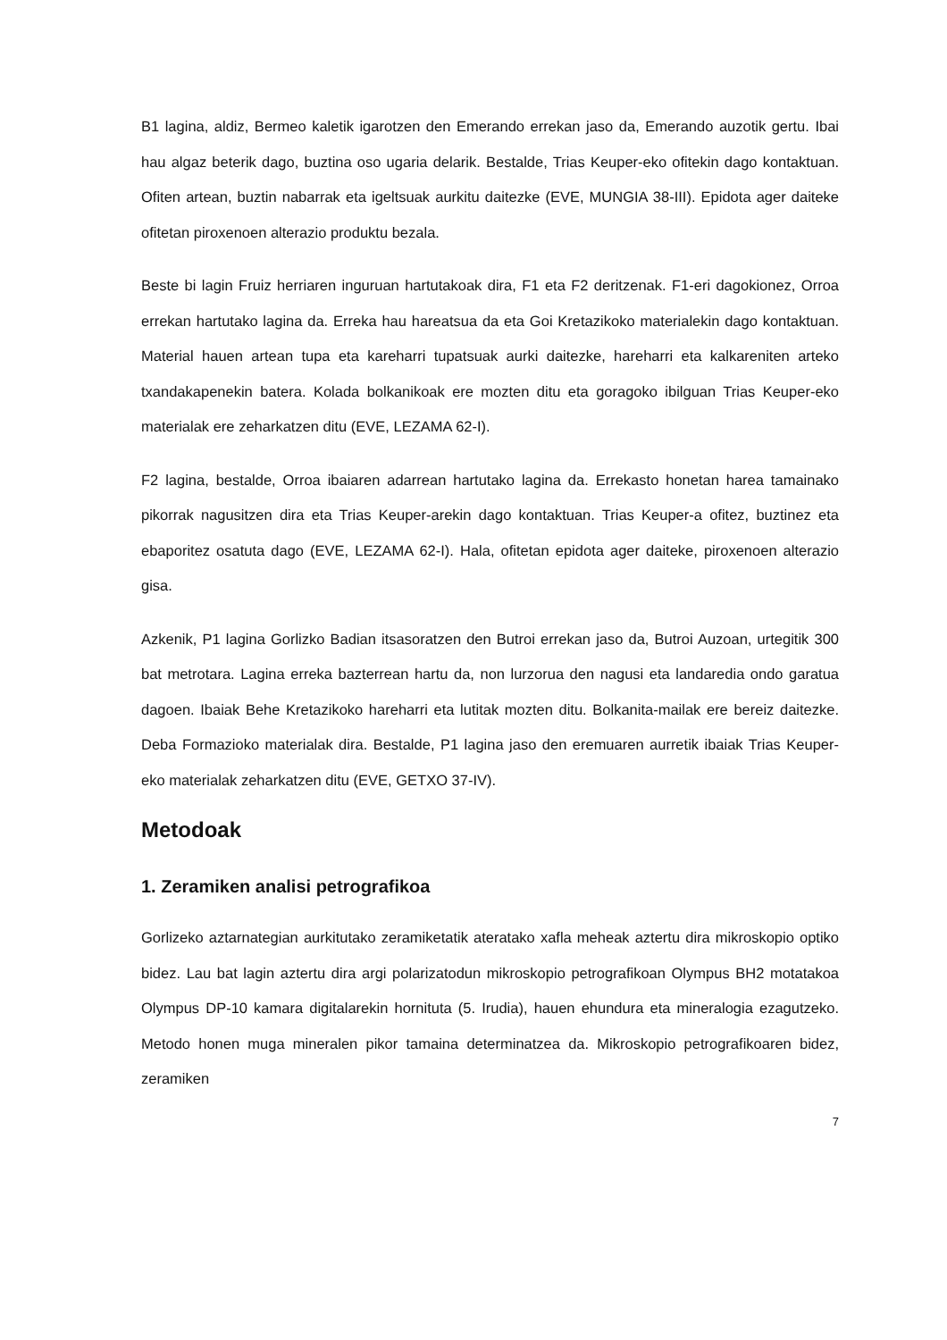B1 lagina, aldiz, Bermeo kaletik igarotzen den Emerando errekan jaso da, Emerando auzotik gertu. Ibai hau algaz beterik dago, buztina oso ugaria delarik. Bestalde, Trias Keuper-eko ofitekin dago kontaktuan. Ofiten artean, buztin nabarrak eta igeltsuak aurkitu daitezke (EVE, MUNGIA 38-III). Epidota ager daiteke ofitetan piroxenoen alterazio produktu bezala.
Beste bi lagin Fruiz herriaren inguruan hartutakoak dira, F1 eta F2 deritzenak. F1-eri dagokionez, Orroa errekan hartutako lagina da. Erreka hau hareatsua da eta Goi Kretazikoko materialekin dago kontaktuan. Material hauen artean tupa eta kareharri tupatsuak aurki daitezke, hareharri eta kalkareniten arteko txandakapenekin batera. Kolada bolkanikoak ere mozten ditu eta goragoko ibilguan Trias Keuper-eko materialak ere zeharkatzen ditu (EVE, LEZAMA 62-I).
F2 lagina, bestalde, Orroa ibaiaren adarrean hartutako lagina da. Errekasto honetan harea tamainako pikorrak nagusitzen dira eta Trias Keuper-arekin dago kontaktuan. Trias Keuper-a ofitez, buztinez eta ebaporitez osatuta dago (EVE, LEZAMA 62-I). Hala, ofitetan epidota ager daiteke, piroxenoen alterazio gisa.
Azkenik, P1 lagina Gorlizko Badian itsasoratzen den Butroi errekan jaso da, Butroi Auzoan, urtegitik 300 bat metrotara. Lagina erreka bazterrean hartu da, non lurzorua den nagusi eta landaredia ondo garatua dagoen. Ibaiak Behe Kretazikoko hareharri eta lutitak mozten ditu. Bolkanita-mailak ere bereiz daitezke. Deba Formazioko materialak dira. Bestalde, P1 lagina jaso den eremuaren aurretik ibaiak Trias Keuper-eko materialak zeharkatzen ditu (EVE, GETXO 37-IV).
Metodoak
1. Zeramiken analisi petrografikoa
Gorlizeko aztarnategian aurkitutako zeramiketatik ateratako xafla meheak aztertu dira mikroskopio optiko bidez. Lau bat lagin aztertu dira argi polarizatodun mikroskopio petrografikoan Olympus BH2 motatakoa Olympus DP-10 kamara digitalarekin hornituta (5. Irudia), hauen ehundura eta mineralogia ezagutzeko. Metodo honen muga mineralen pikor tamaina determinatzea da. Mikroskopio petrografikoaren bidez, zeramiken
7